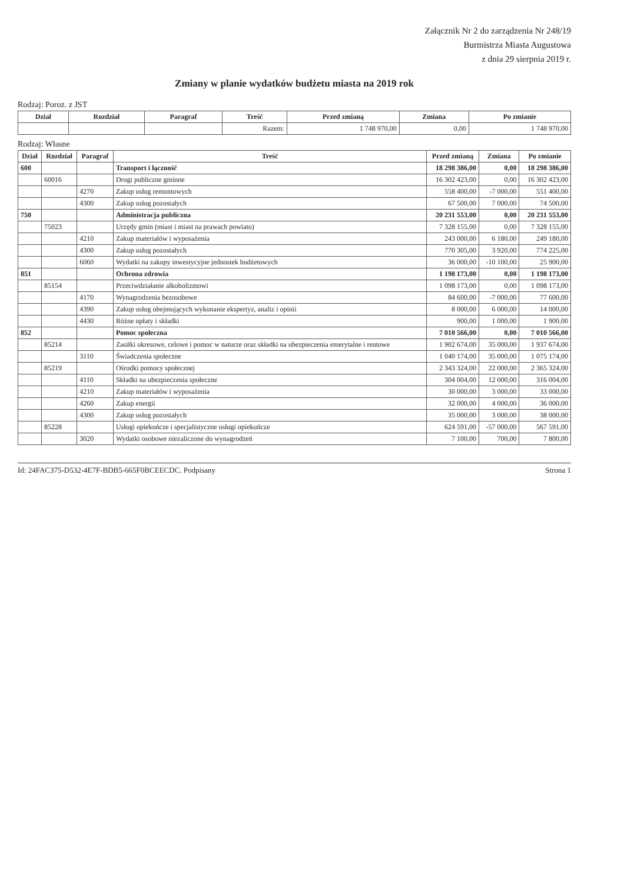Załącznik Nr 2 do zarządzenia Nr 248/19
Burmistrza Miasta Augustowa
z dnia 29 sierpnia 2019 r.
Zmiany w planie wydatków budżetu miasta na 2019 rok
Rodzaj: Poroz. z JST
| Dział | Rozdział | Paragraf | Treść | Przed zmianą | Zmiana | Po zmianie |
| --- | --- | --- | --- | --- | --- | --- |
| | | | Razem: | 1 748 970,00 | 0,00 | 1 748 970,00 |
Rodzaj: Własne
| Dział | Rozdział | Paragraf | Treść | Przed zmianą | Zmiana | Po zmianie |
| --- | --- | --- | --- | --- | --- | --- |
| 600 | | | Transport i łączność | 18 298 386,00 | 0,00 | 18 298 386,00 |
| | 60016 | | Drogi publiczne gminne | 16 302 423,00 | 0,00 | 16 302 423,00 |
| | | 4270 | Zakup usług remontowych | 558 400,00 | -7 000,00 | 551 400,00 |
| | | 4300 | Zakup usług pozostałych | 67 500,00 | 7 000,00 | 74 500,00 |
| 750 | | | Administracja publiczna | 20 231 553,00 | 0,00 | 20 231 553,00 |
| | 75023 | | Urzędy gmin (miast i miast na prawach powiatu) | 7 328 155,00 | 0,00 | 7 328 155,00 |
| | | 4210 | Zakup materiałów i wyposażenia | 243 000,00 | 6 180,00 | 249 180,00 |
| | | 4300 | Zakup usług pozostałych | 770 305,00 | 3 920,00 | 774 225,00 |
| | | 6060 | Wydatki na zakupy inwestycyjne jednostek budżetowych | 36 000,00 | -10 100,00 | 25 900,00 |
| 851 | | | Ochrona zdrowia | 1 198 173,00 | 0,00 | 1 198 173,00 |
| | 85154 | | Przeciwdziałanie alkoholizmowi | 1 098 173,00 | 0,00 | 1 098 173,00 |
| | | 4170 | Wynagrodzenia bezosobowe | 84 600,00 | -7 000,00 | 77 600,00 |
| | | 4390 | Zakup usług obejmujących wykonanie ekspertyz, analiz i opinii | 8 000,00 | 6 000,00 | 14 000,00 |
| | | 4430 | Różne opłaty i składki | 900,00 | 1 000,00 | 1 900,00 |
| 852 | | | Pomoc społeczna | 7 010 566,00 | 0,00 | 7 010 566,00 |
| | 85214 | | Zasiłki okresowe, celowe i pomoc w naturze oraz składki na ubezpieczenia emerytalne i rentowe | 1 902 674,00 | 35 000,00 | 1 937 674,00 |
| | | 3110 | Świadczenia społeczne | 1 040 174,00 | 35 000,00 | 1 075 174,00 |
| | 85219 | | Ośrodki pomocy społecznej | 2 343 324,00 | 22 000,00 | 2 365 324,00 |
| | | 4110 | Składki na ubezpieczenia społeczne | 304 004,00 | 12 000,00 | 316 004,00 |
| | | 4210 | Zakup materiałów i wyposażenia | 30 000,00 | 3 000,00 | 33 000,00 |
| | | 4260 | Zakup energii | 32 000,00 | 4 000,00 | 36 000,00 |
| | | 4300 | Zakup usług pozostałych | 35 000,00 | 3 000,00 | 38 000,00 |
| | 85228 | | Usługi opiekuńcze i specjalistyczne usługi opiekuńcze | 624 591,00 | -57 000,00 | 567 591,00 |
| | | 3020 | Wydatki osobowe niezaliczone do wynagrodzeń | 7 100,00 | 700,00 | 7 800,00 |
Id: 24FAC375-D532-4E7F-BDB5-665F0BCEECDC. Podpisany Strona 1